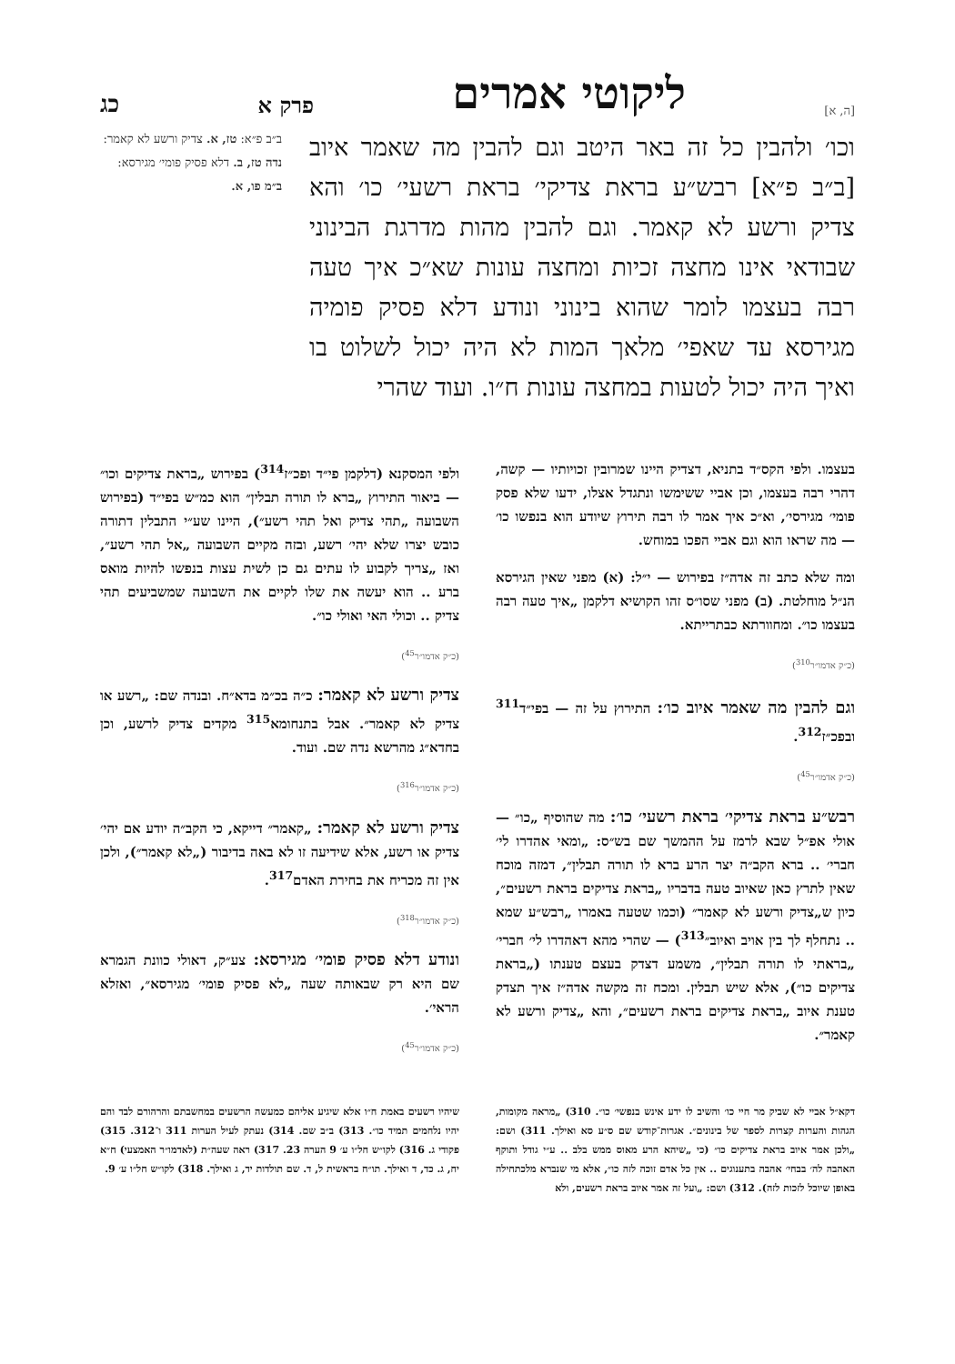[ה, א] ליקוטי אמרים פרק א כג
וכו׳ ולהבין כל זה באר היטב וגם להבין מה שאמר איוב [ב״ב פ״א] רבש״ע בראת צדיקי׳ בראת רשעי׳ כו׳ והא צדיק ורשע לא קאמר. וגם להבין מהות מדרגת הבינוני שבודאי אינו מחצה זכיות ומחצה עונות שא״כ איך טעה רבה בעצמו לומר שהוא בינוני ונודע דלא פסיק פומיה מגירסא עד שאפי׳ מלאך המות לא היה יכול לשלוט בו ואיך היה יכול לטעות במחצה עונות ח״ו. ועוד שהרי
ב״ב פ״א: טז, א. צדיק ורשע לא קאמר: נדה טז, ב. דלא פסיק פומי׳ מגירסא: ב״מ פו, א.
בעצמו. ולפי הקס״ד בתניא, דצדיק היינו שמרובין זכויותיו — קשה, דהרי רבה בעצמו, וכן אביי ששימשו ונתגדל אצלו, ידעו שלא פסק פומי׳ מגירסי׳, וא״כ איך אמר לו רבה תירוץ שיודע הוא בנפשו כו׳ — מה שראו הוא וגם אביי הפכו במוחש.
ומה שלא כתב זה אדה״ז בפירוש — י״ל: (א) מפני שאין הגירסא הנ״ל מוחלטת. (ב) מפני שסו״ס זהו הקושיא דלקמן „איך טעה רבה בעצמו כו״. ומחוורתא כבתרייתא.
(כ״ק אדמו״ר<sup>310</sup>)
וגם להבין מה שאמר איוב כו׳: התירוץ על זה — בפי״ד<sup>311</sup> ובפכ״ז<sup>312</sup>.
(כ״ק אדמו״ר<sup>45</sup>)
רבש״ע בראת צדיקי׳ בראת רשעי׳ כו׳: מה שהוסיף „כו״ — אולי אפ״ל שבא לרמז על ההמשך שם בש״ס: „ומאי אהדרו לי׳ חברי׳ .. ברא הקב״ה יצר הרע ברא לו תורה תבלין״, דמזה מוכח שאין לתרץ כאן שאיוב טעה בדבריו „בראת צדיקים בראת רשעים״, כיון ש„צדיק ורשע לא קאמר״ (וכמו שטעה באמרו „רבש״ע שמא .. נתחלף לך בין אויב ואיוב״<sup>313</sup>) — שהרי מהא דאהדרו לי׳ חברי׳ „בראתי לו תורה תבלין״, משמע דצדק בעצם טענתו („בראת צדיקים כו״), אלא שיש תבלין. ומכח זה מקשה אדה״ז איך תצדק טענת איוב „בראת צדיקים בראת רשעים״, והא „צדיק ורשע לא קאמר״.
ולפי המסקנא (דלקמן פי״ד ופכ״ז<sup>314</sup>) בפירוש „בראת צדיקים וכו״ — ביאור התירוץ „ברא לו תורה תבלין״ הוא כמ״ש בפי״ד (בפירוש השבועה „תהי צדיק ואל תהי רשע״), היינו שע״י התבלין דתורה כובש יצרו שלא יהי׳ רשע, ובזה מקיים השבועה „אל תהי רשע״, ואז „צריך לקבוע לו עתים גם כן לשית עצות בנפשו להיות מואס ברע .. הוא יעשה את שלו לקיים את השבועה שמשביעים תהי צדיק .. וכולי האי ואולי כו״.
(כ״ק אדמו״ר<sup>45</sup>)
צדיק ורשע לא קאמר: כ״ה בכ״מ בדא״ח. ובנדה שם: „רשע או צדיק לא קאמר״. אבל בתנחומא<sup>315</sup> מקדים צדיק לרשע, וכן בחדא״ג מהרשא נדה שם. ועוד.
(כ״ק אדמו״ר<sup>316</sup>)
צדיק ורשע לא קאמר: „קאמר״ דייקא, כי הקב״ה יודע אם יהי׳ צדיק או רשע, אלא שידיעה זו לא באה בדיבור („לא קאמר״), ולכן אין זה מכריח את בחירת האדם<sup>317</sup>.
(כ״ק אדמו״ר<sup>318</sup>)
ונודע דלא פסיק פומי׳ מגירסא: צע״ק, דאולי כוונת הגמרא שם היא רק שבאותה שעה „לא פסיק פומי׳ מגירסא״, ואזלא הראי׳.
(כ״ק אדמו״ר<sup>45</sup>)
דקא״ל אביי לא שביק מר חיי כו׳ והשיב לו ידע אינש בנפשי׳ כו״. 310) „מראה מקומות, הגהות והערות קצרות לספר של בינונים״. אגרות־קודש שם ס״ע סא ואילך. 311) ושם: „ולכן אמר איוב בראת צדיקים כו״ (כי „שיהא הרע מאוס ממש בלב .. ע״י גודל ותוקף האהבה לה׳ בבחי׳ אהבה בתענוגים .. אין כל אדם זוכה לזה כו״, אלא מי שנברא מלכתחילה באופן שיוכל לזכות לזה). 312) ושם: „ועל זה אמר איוב בראת רשעים, ולא
שיהיו רשעים באמת ח״ו אלא שיגיע אליהם כמעשה הרשעים במחשבתם והרהורם לבד והם יהיו נלחמים תמיד כו״. 313) ב״ב שם. 314) נעתק לעיל הערות 311 ו־312. 315) פקודי ג. 316) לקו״ש חל״ו ע׳ 9 הערה 23. 317) ראה שעה״ת (לאדמו״ר האמצעי) ח״א יח, ג. כד, ד ואילך. תו״ח בראשית ל, ד. שם תולדות יד, ג ואילך. 318) לקו״ש חל״ו ע׳ 9.